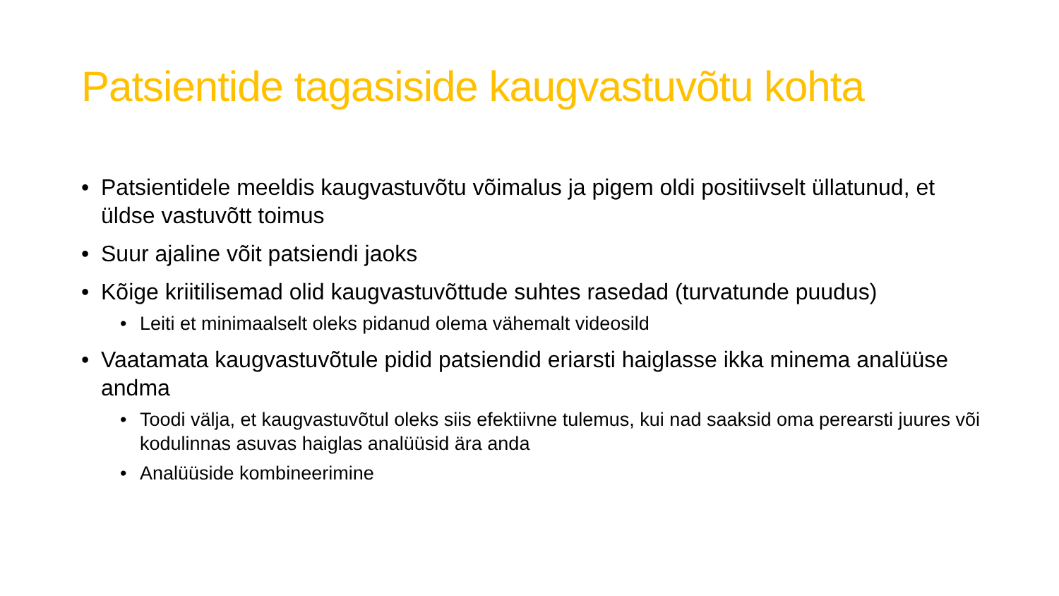Patsientide tagasiside kaugvastuvõtu kohta
• Patsientidele meeldis kaugvastuvõtu võimalus ja pigem oldi positiivselt üllatunud, et üldse vastuvõtt toimus
• Suur ajaline võit patsiendi jaoks
• Kõige kriitilisemad olid kaugvastuvõttude suhtes rasedad (turvatunde puudus)
• Leiti et minimaalselt oleks pidanud olema vähemalt videosild
• Vaatamata kaugvastuvõtule pidid patsiendid eriarsti haiglasse ikka minema analüüse andma
• Toodi välja, et kaugvastuvõtul oleks siis efektiivne tulemus, kui nad saaksid oma perearsti juures või kodulinnas asuvas haiglas analüüsid ära anda
• Analüüside kombineerimine